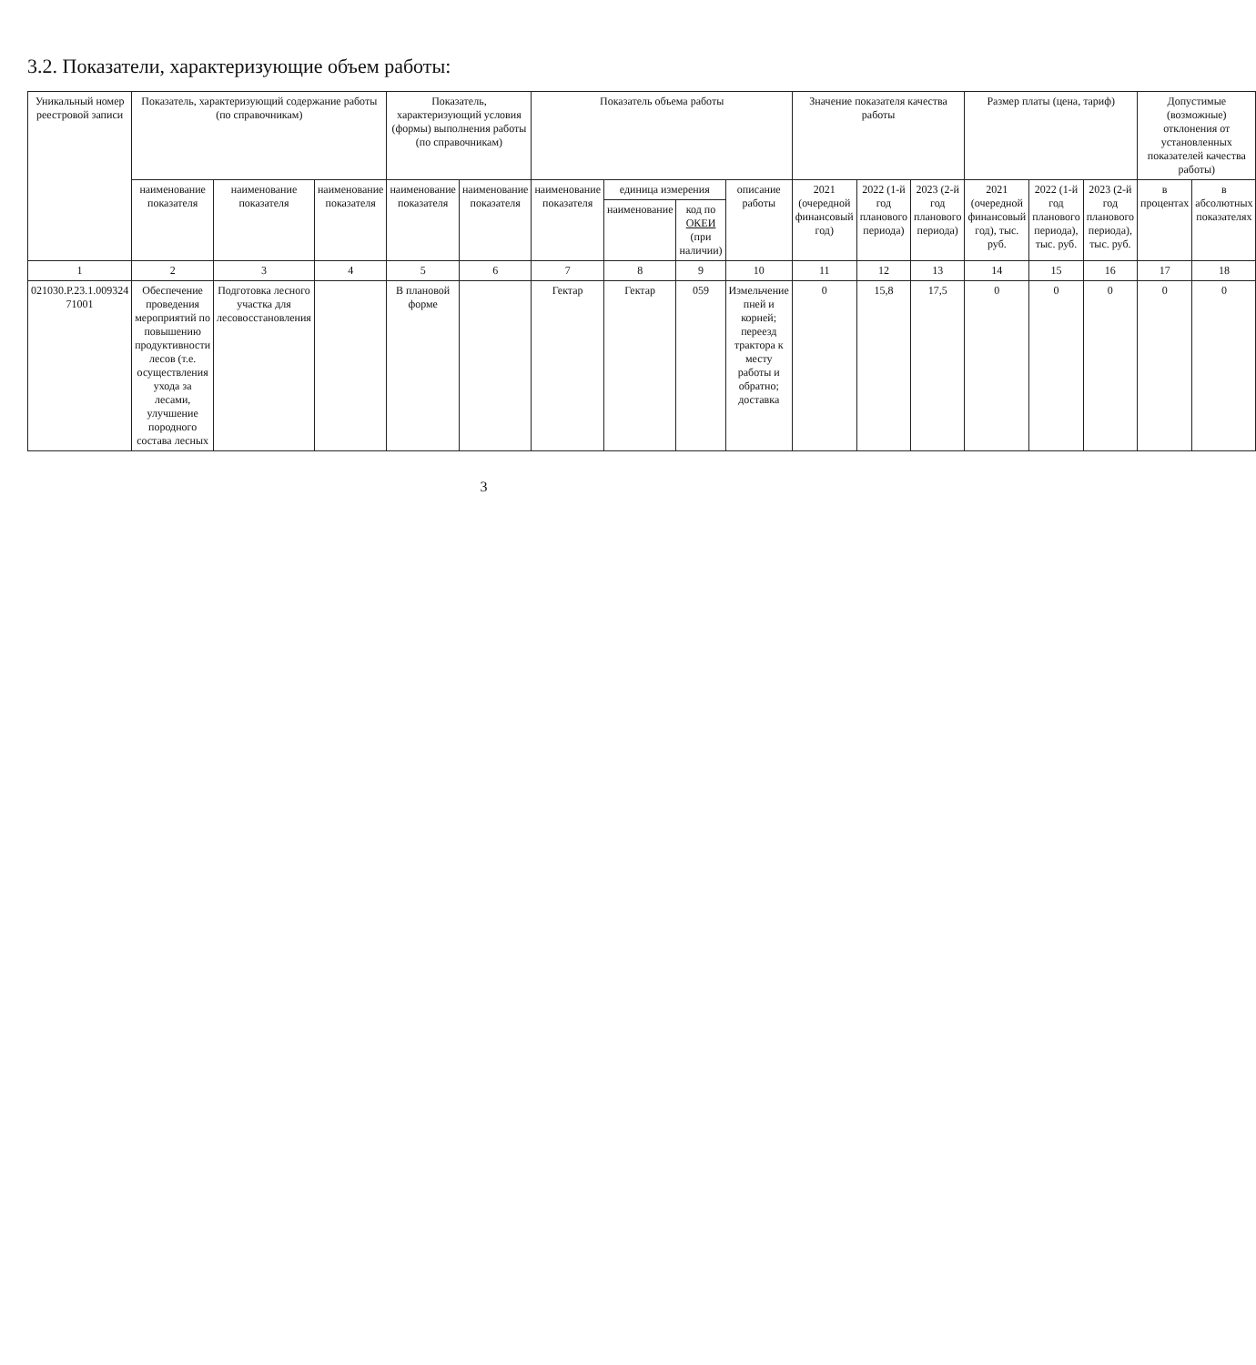3.2. Показатели, характеризующие объем работы:
| Уникальный номер реестровой записи | Показатель, характеризующий содержание работы (по справочникам) | | | Показатель, характеризующий условия (формы) выполнения работы (по справочникам) | | Показатель объема работы | | | | Значение показателя качества работы | | | Размер платы (цена, тариф) | | | Допустимые (возможные) отклонения от установленных показателей качества работы) | |
| --- | --- | --- | --- | --- | --- | --- | --- | --- | --- | --- | --- | --- | --- | --- | --- | --- | --- |
| | наименование показателя | наименование показателя | наименование показателя | наименование показателя | наименование показателя | наименование показателя | единица измерения | | описание работы | 2021 (очередной финансовый год) | 2022 (1-й год планового периода) | 2023 (2-й год планового периода) | 2021 (очередной финансовый год), тыс. руб. | 2022 (1-й год планового периода), тыс. руб. | 2023 (2-й год планового периода), тыс. руб. | в процентах | в абсолютных показателях |
| | | | | | | | наименование | код по ОКЕИ (при наличии) | | | | | | | | | |
| 1 | 2 | 3 | 4 | 5 | 6 | 7 | 8 | 9 | 10 | 11 | 12 | 13 | 14 | 15 | 16 | 17 | 18 |
| 021030.Р.23.1.009324 71001 | Обеспечение проведения мероприятий по повышению продуктивности лесов (т.е. осуществления ухода за лесами, улучшение породного состава лесных | Подготовка лесного участка для лесовосстановления | | В плановой форме | | Гектар | Гектар | 059 | Измельчение пней и корней; переезд трактора к месту работы и обратно; доставка | 0 | 15,8 | 17,5 | 0 | 0 | 0 | 0 | 0 |
3